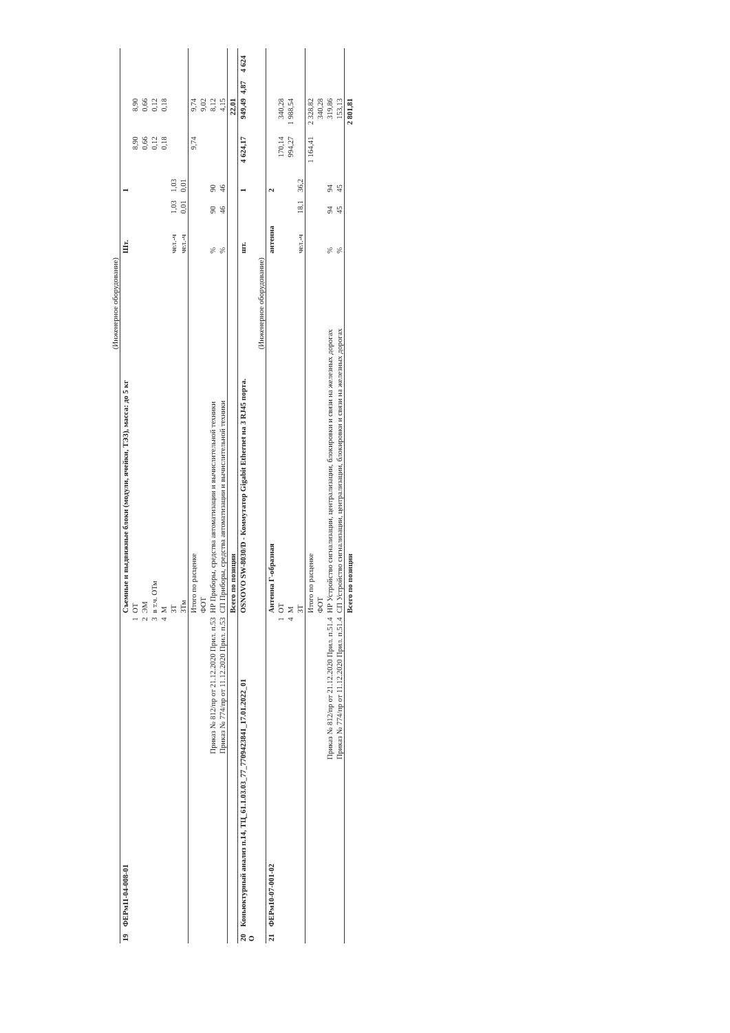| | | | (Инженерное оборудование) | | | | | | | |
| 19 | ФЕРм11-04-008-01 | | Съемные и выдвижные блоки (модули, ячейки, ТЭЗ), масса: до 5 кг | Шт. | | 1 | | | | |
| | | 1 | ОТ | | | | 8,90 | 8,90 | | |
| | | 2 | ЭМ | | | | 0,66 | 0,66 | | |
| | | 3 | в т.ч. ОТм | | | | 0,12 | 0,12 | | |
| | | 4 | М | | | | 0,18 | 0,18 | | |
| | | | ЗТ | чел.-ч | 1,03 | 1,03 | | | | |
| | | | ЗТм | чел.-ч | 0,01 | 0,01 | | | | |
| | | | Итого по расценке | | | | 9,74 | 9,74 | | |
| | | | ФОТ | | | | | 9,02 | | |
| | Приказ № 812/пр от 21.12.2020 Прил. п.53 | | НР Приборы, средства автоматизации и вычислительной техники | % | 90 | 90 | | 8,12 | | |
| | Приказ № 774/пр от 11.12.2020 Прил. п.53 | | СП Приборы, средства автоматизации и вычислительной техники | % | 46 | 46 | | 4,15 | | |
| | | | Всего по позиции | | | | | 22,01 | | |
| 20 О | Коньюктурный анализ п.14, ТЦ_61.1.03.03_77_7709423841_17.01.2022_01 | | OSNOVO SW-8030/D - Коммутатор Gigabit Ethernet на 3 RJ45 порта. | шт. | | 1 | 4 624,17 | 949,49 | 4,87 | 4 624 |
| | | | (Инженерное оборудование) | | | | | | | |
| 21 | ФЕРм10-07-001-02 | | Антенна Г-образная | антенна | | 2 | | | | |
| | | 1 | ОТ | | | | 170,14 | 340,28 | | |
| | | 4 | М | | | | 994,27 | 1 988,54 | | |
| | | | ЗТ | чел.-ч | 18,1 | 36,2 | | | | |
| | | | Итого по расценке | | | | 1 164,41 | 2 328,82 | | |
| | | | ФОТ | | | | | 340,28 | | |
| | Приказ № 812/пр от 21.12.2020 Прил. п.51.4 | | НР Устройство сигнализации, централизации, блокировки и связи на железных дорогах | % | 94 | 94 | | 319,86 | | |
| | Приказ № 774/пр от 11.12.2020 Прил. п.51.4 | | СП Устройство сигнализации, централизации, блокировки и связи на железных дорогах | % | 45 | 45 | | 153,13 | | |
| | | | Всего по позиции | | | | | 2 801,81 | | |